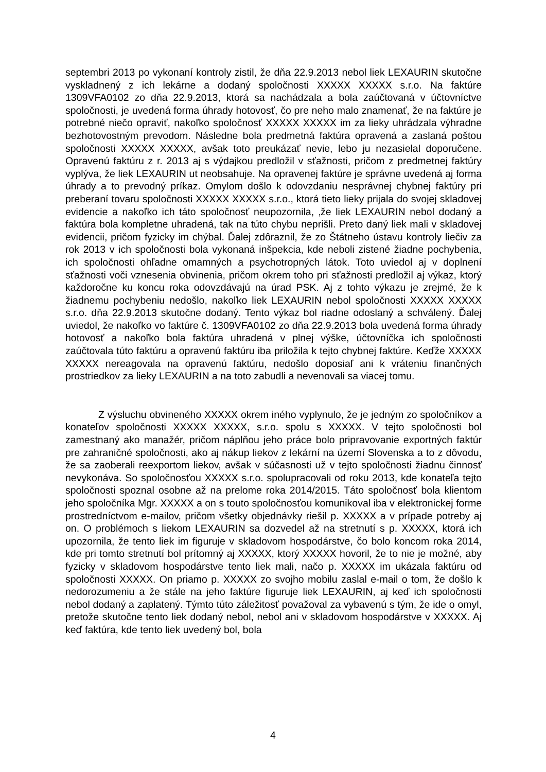septembri 2013 po vykonaní kontroly zistil, že dňa 22.9.2013 nebol liek LEXAURIN skutočne vyskladnený z ich lekárne a dodaný spoločnosti XXXXX XXXXX s.r.o. Na faktúre 1309VFA0102 zo dňa 22.9.2013, ktorá sa nachádzala a bola zaúčtovaná v účtovníctve spoločnosti, je uvedená forma úhrady hotovosť, čo pre neho malo znamenať, že na faktúre je potrebné niečo opraviť, nakoľko spoločnosť XXXXX XXXXX im za lieky uhrádzala výhradne bezhotovostným prevodom. Následne bola predmetná faktúra opravená a zaslaná poštou spoločnosti XXXXX XXXXX, avšak toto preukázať nevie, lebo ju nezasielal doporučene. Opravenú faktúru z r. 2013 aj s výdajkou predložil v sťažnosti, pričom z predmetnej faktúry vyplýva, že liek LEXAURIN ut neobsahuje. Na opravenej faktúre je správne uvedená aj forma úhrady a to prevodný príkaz. Omylom došlo k odovzdaniu nesprávnej chybnej faktúry pri preberaní tovaru spoločnosti XXXXX XXXXX s.r.o., ktorá tieto lieky prijala do svojej skladovej evidencie a nakoľko ich táto spoločnosť neupozornila, ‚že liek LEXAURIN nebol dodaný a faktúra bola kompletne uhradená, tak na túto chybu neprišli. Preto daný liek mali v skladovej evidencii, pričom fyzicky im chýbal. Ďalej zdôraznil, že zo Štátneho ústavu kontroly liečiv za rok 2013 v ich spoločnosti bola vykonaná inšpekcia, kde neboli zistené žiadne pochybenia, ich spoločnosti ohľadne omamných a psychotropných látok. Toto uviedol aj v doplnení sťažnosti voči vznesenia obvinenia, pričom okrem toho pri sťažnosti predložil aj výkaz, ktorý každoročne ku koncu roka odovzdávajú na úrad PSK. Aj z tohto výkazu je zrejmé, že k žiadnemu pochybeniu nedošlo, nakoľko liek LEXAURIN nebol spoločnosti XXXXX XXXXX s.r.o. dňa 22.9.2013 skutočne dodaný. Tento výkaz bol riadne odoslaný a schválený. Ďalej uviedol, že nakoľko vo faktúre č. 1309VFA0102 zo dňa 22.9.2013 bola uvedená forma úhrady hotovosť a nakoľko bola faktúra uhradená v plnej výške, účtovníčka ich spoločnosti zaúčtovala túto faktúru a opravenú faktúru iba priložila k tejto chybnej faktúre. Keďže XXXXX XXXXX nereagovala na opravenú faktúru, nedošlo doposiaľ ani k vráteniu finančných prostriedkov za lieky LEXAURIN a na toto zabudli a nevenovali sa viacej tomu.
Z výsluchu obvineného XXXXX okrem iného vyplynulo, že je jedným zo spoločníkov a konateľov spoločnosti XXXXX XXXXX, s.r.o. spolu s XXXXX. V tejto spoločnosti bol zamestnaný ako manažér, pričom náplňou jeho práce bolo pripravovanie exportných faktúr pre zahraničné spoločnosti, ako aj nákup liekov z lekární na území Slovenska a to z dôvodu, že sa zaoberali reexportom liekov, avšak v súčasnosti už v tejto spoločnosti žiadnu činnosť nevykonáva. So spoločnosťou XXXXX s.r.o. spolupracovali od roku 2013, kde konateľa tejto spoločnosti spoznal osobne až na prelome roka 2014/2015. Táto spoločnosť bola klientom jeho spoločníka Mgr. XXXXX a on s touto spoločnosťou komunikoval iba v elektronickej forme prostredníctvom e-mailov, pričom všetky objednávky riešil p. XXXXX a v prípade potreby aj on. O problémoch s liekom LEXAURIN sa dozvedel až na stretnutí s p. XXXXX, ktorá ich upozornila, že tento liek im figuruje v skladovom hospodárstve, čo bolo koncom roka 2014, kde pri tomto stretnutí bol prítomný aj XXXXX, ktorý XXXXX hovoril, že to nie je možné, aby fyzicky v skladovom hospodárstve tento liek mali, načo p. XXXXX im ukázala faktúru od spoločnosti XXXXX. On priamo p. XXXXX zo svojho mobilu zaslal e-mail o tom, že došlo k nedorozumeniu a že stále na jeho faktúre figuruje liek LEXAURIN, aj keď ich spoločnosti nebol dodaný a zaplatený. Týmto túto záležitosť považoval za vybavenú s tým, že ide o omyl, pretože skutočne tento liek dodaný nebol, nebol ani v skladovom hospodárstve v XXXXX. Aj keď faktúra, kde tento liek uvedený bol, bola
4